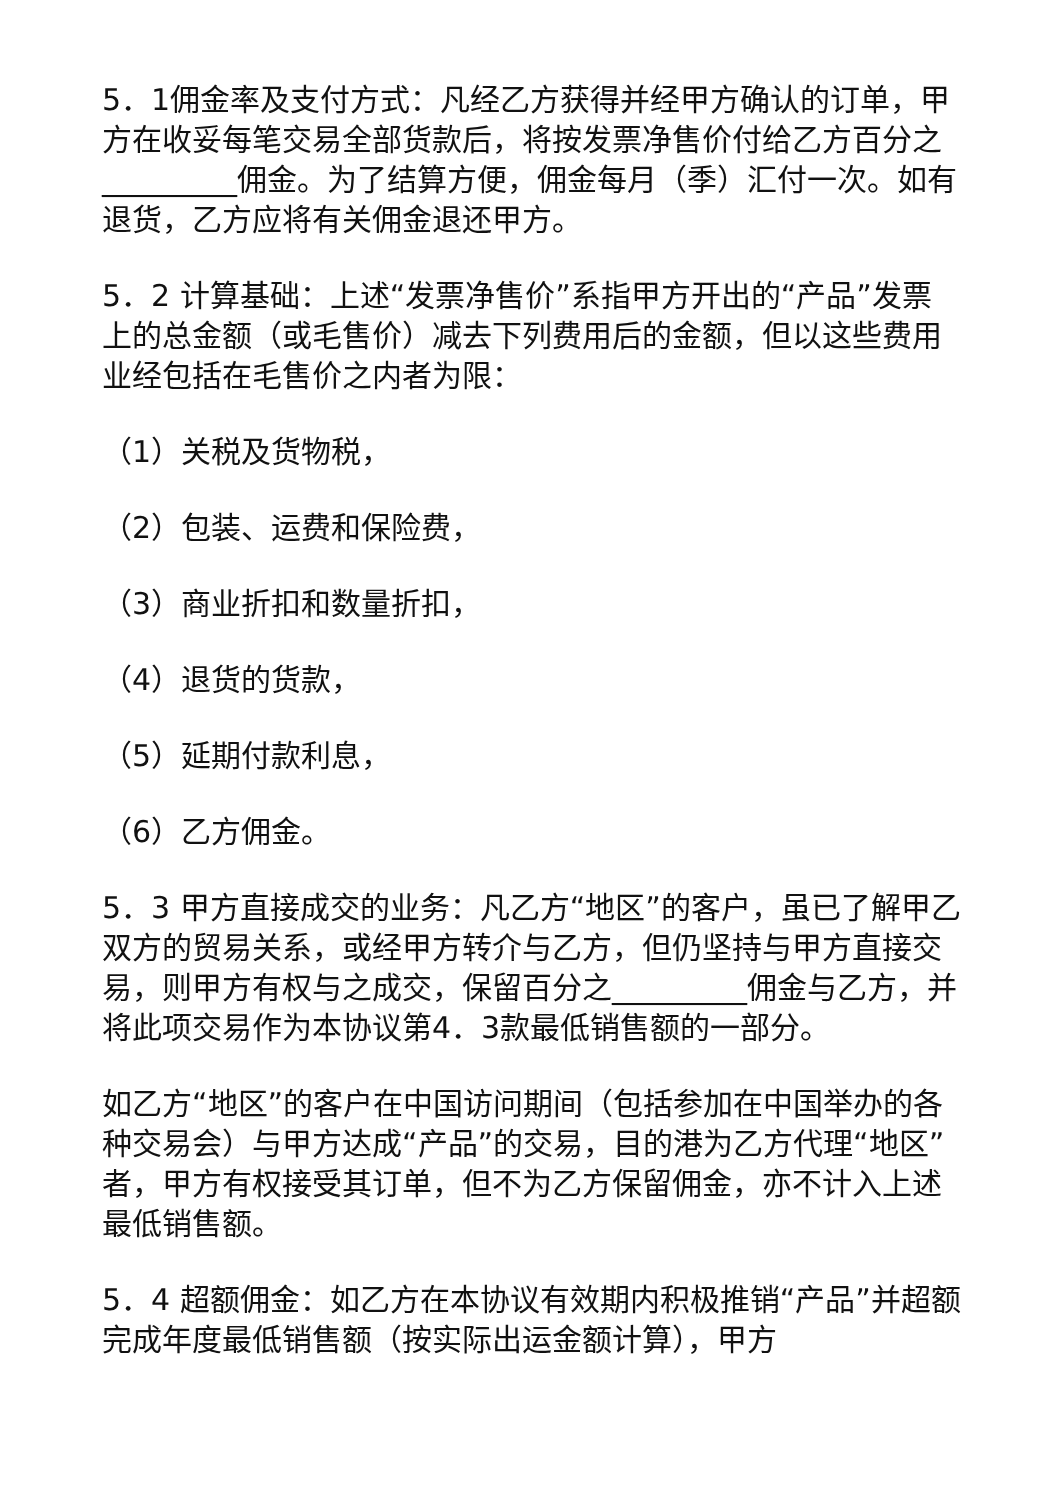5．1佣金率及支付方式：凡经乙方获得并经甲方确认的订单，甲方在收妥每笔交易全部货款后，将按发票净售价付给乙方百分之 _________佣金。为了结算方便，佣金每月（季）汇付一次。如有退货，乙方应将有关佣金退还甲方。
5．2 计算基础：上述“发票净售价”系指甲方开出的“产品”发票上的总金额（或毛售价）减去下列费用后的金额，但以这些费用业经包括在毛售价之内者为限：
（1）关税及货物税，
（2）包装、运费和保险费，
（3）商业折扣和数量折扣，
（4）退货的货款，
（5）延期付款利息，
（6）乙方佣金。
5．3 甲方直接成交的业务：凡乙方“地区”的客户，虽已了解甲乙双方的贸易关系，或经甲方转介与乙方，但仍坚持与甲方直接交易，则甲方有权与之成交，保留百分之_________佣金与乙方，并将此项交易作为本协议第4．3款最低销售额的一部分。
如乙方“地区”的客户在中国访问期间（包括参加在中国举办的各种交易会）与甲方达成“产品”的交易，目的港为乙方代理“地区”者，甲方有权接受其订单，但不为乙方保留佣金，亦不计入上述最低销售额。
5．4 超额佣金：如乙方在本协议有效期内积极推销“产品”并超额完成年度最低销售额（按实际出运金额计算），甲方